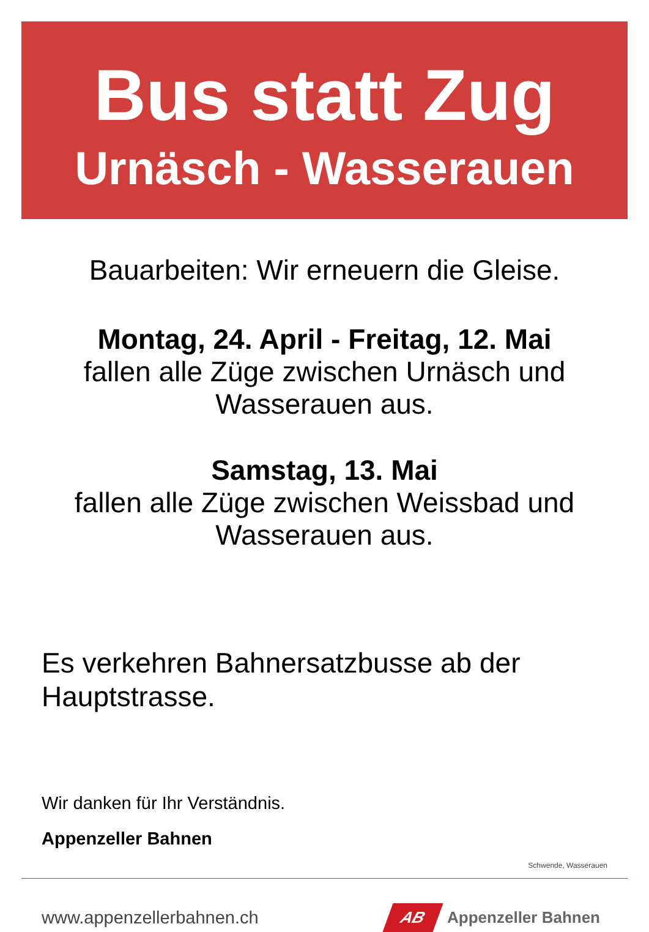Bus statt Zug
Urnäsch - Wasserauen
Bauarbeiten: Wir erneuern die Gleise.
Montag, 24. April - Freitag, 12. Mai
fallen alle Züge zwischen Urnäsch und
Wasserauen aus.
Samstag, 13. Mai
fallen alle Züge zwischen Weissbad und
Wasserauen aus.
Es verkehren Bahnersatzbusse ab der
Hauptstrasse.
Wir danken für Ihr Verständnis.
Appenzeller Bahnen
Schwende, Wasserauen
www.appenzellerbahnen.ch AB Appenzeller Bahnen